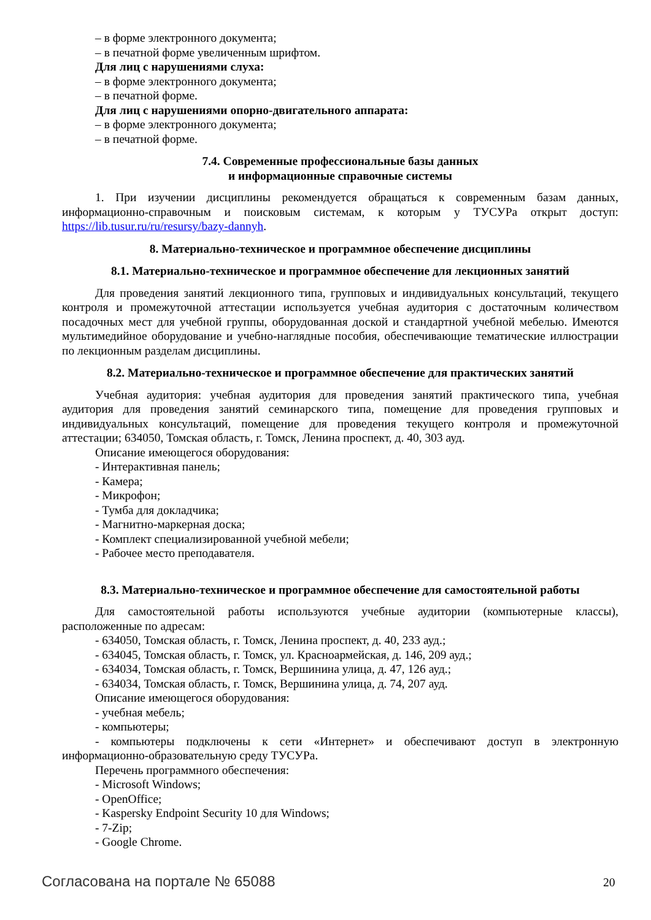– в форме электронного документа;
– в печатной форме увеличенным шрифтом.
Для лиц с нарушениями слуха:
– в форме электронного документа;
– в печатной форме.
Для лиц с нарушениями опорно-двигательного аппарата:
– в форме электронного документа;
– в печатной форме.
7.4. Современные профессиональные базы данных
и информационные справочные системы
1. При изучении дисциплины рекомендуется обращаться к современным базам данных, информационно-справочным и поисковым системам, к которым у ТУСУРа открыт доступ: https://lib.tusur.ru/ru/resursy/bazy-dannyh.
8. Материально-техническое и программное обеспечение дисциплины
8.1. Материально-техническое и программное обеспечение для лекционных занятий
Для проведения занятий лекционного типа, групповых и индивидуальных консультаций, текущего контроля и промежуточной аттестации используется учебная аудитория с достаточным количеством посадочных мест для учебной группы, оборудованная доской и стандартной учебной мебелью. Имеются мультимедийное оборудование и учебно-наглядные пособия, обеспечивающие тематические иллюстрации по лекционным разделам дисциплины.
8.2. Материально-техническое и программное обеспечение для практических занятий
Учебная аудитория: учебная аудитория для проведения занятий практического типа, учебная аудитория для проведения занятий семинарского типа, помещение для проведения групповых и индивидуальных консультаций, помещение для проведения текущего контроля и промежуточной аттестации; 634050, Томская область, г. Томск, Ленина проспект, д. 40, 303 ауд.
Описание имеющегося оборудования:
- Интерактивная панель;
- Камера;
- Микрофон;
- Тумба для докладчика;
- Магнитно-маркерная доска;
- Комплект специализированной учебной мебели;
- Рабочее место преподавателя.
8.3. Материально-техническое и программное обеспечение для самостоятельной работы
Для самостоятельной работы используются учебные аудитории (компьютерные классы), расположенные по адресам:
- 634050, Томская область, г. Томск, Ленина проспект, д. 40, 233 ауд.;
- 634045, Томская область, г. Томск, ул. Красноармейская, д. 146, 209 ауд.;
- 634034, Томская область, г. Томск, Вершинина улица, д. 47, 126 ауд.;
- 634034, Томская область, г. Томск, Вершинина улица, д. 74, 207 ауд.
Описание имеющегося оборудования:
- учебная мебель;
- компьютеры;
- компьютеры подключены к сети «Интернет» и обеспечивают доступ в электронную информационно-образовательную среду ТУСУРа.
Перечень программного обеспечения:
- Microsoft Windows;
- OpenOffice;
- Kaspersky Endpoint Security 10 для Windows;
- 7-Zip;
- Google Chrome.
Согласована на портале № 65088 20